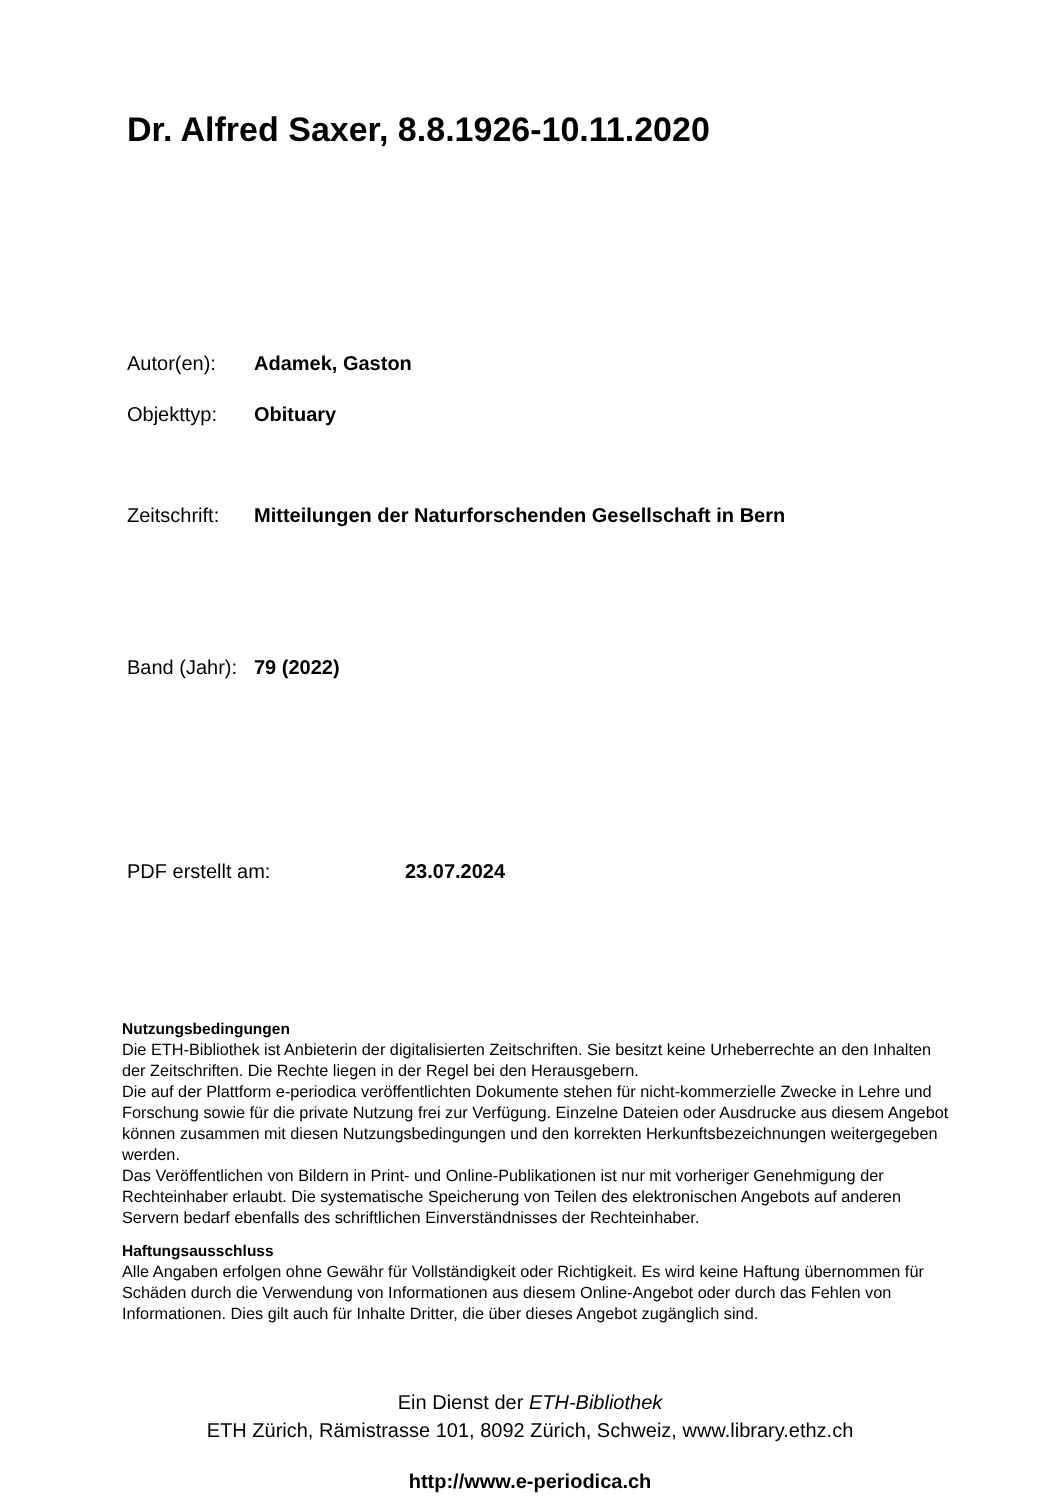Dr. Alfred Saxer, 8.8.1926-10.11.2020
Autor(en): Adamek, Gaston
Objekttyp: Obituary
Zeitschrift: Mitteilungen der Naturforschenden Gesellschaft in Bern
Band (Jahr): 79 (2022)
PDF erstellt am: 23.07.2024
Nutzungsbedingungen
Die ETH-Bibliothek ist Anbieterin der digitalisierten Zeitschriften. Sie besitzt keine Urheberrechte an den Inhalten der Zeitschriften. Die Rechte liegen in der Regel bei den Herausgebern.
Die auf der Plattform e-periodica veröffentlichten Dokumente stehen für nicht-kommerzielle Zwecke in Lehre und Forschung sowie für die private Nutzung frei zur Verfügung. Einzelne Dateien oder Ausdrucke aus diesem Angebot können zusammen mit diesen Nutzungsbedingungen und den korrekten Herkunftsbezeichnungen weitergegeben werden.
Das Veröffentlichen von Bildern in Print- und Online-Publikationen ist nur mit vorheriger Genehmigung der Rechteinhaber erlaubt. Die systematische Speicherung von Teilen des elektronischen Angebots auf anderen Servern bedarf ebenfalls des schriftlichen Einverständnisses der Rechteinhaber.
Haftungsausschluss
Alle Angaben erfolgen ohne Gewähr für Vollständigkeit oder Richtigkeit. Es wird keine Haftung übernommen für Schäden durch die Verwendung von Informationen aus diesem Online-Angebot oder durch das Fehlen von Informationen. Dies gilt auch für Inhalte Dritter, die über dieses Angebot zugänglich sind.
Ein Dienst der ETH-Bibliothek
ETH Zürich, Rämistrasse 101, 8092 Zürich, Schweiz, www.library.ethz.ch
http://www.e-periodica.ch